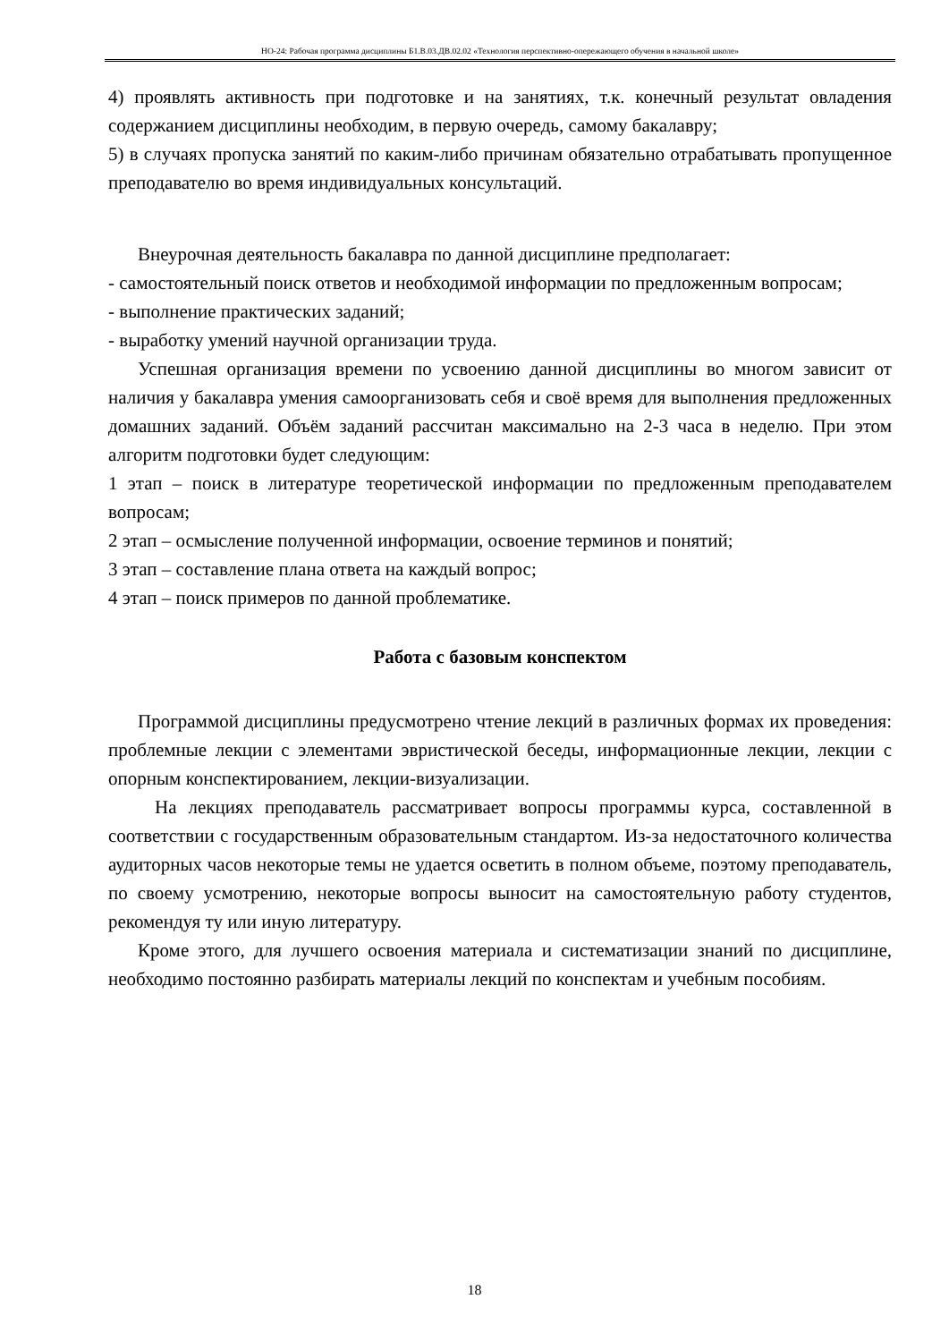НО-24: Рабочая программа дисциплины Б1.В.03.ДВ.02.02 «Технология перспективно-опережающего обучения в начальной школе»
4) проявлять активность при подготовке и на занятиях, т.к. конечный результат овладения содержанием дисциплины необходим, в первую очередь, самому бакалавру;
5) в случаях пропуска занятий по каким-либо причинам обязательно отрабатывать пропущенное преподавателю во время индивидуальных консультаций.
Внеурочная деятельность бакалавра по данной дисциплине предполагает:
- самостоятельный поиск ответов и необходимой информации по предложенным вопросам;
- выполнение практических заданий;
- выработку умений научной организации труда.
Успешная организация времени по усвоению данной дисциплины во многом зависит от наличия у бакалавра умения самоорганизовать себя и своё время для выполнения предложенных домашних заданий. Объём заданий рассчитан максимально на 2-3 часа в неделю. При этом алгоритм подготовки будет следующим:
1 этап – поиск в литературе теоретической информации по предложенным преподавателем вопросам;
2 этап – осмысление полученной информации, освоение терминов и понятий;
3 этап – составление плана ответа на каждый вопрос;
4 этап – поиск примеров по данной проблематике.
Работа с базовым конспектом
Программой дисциплины предусмотрено чтение лекций в различных формах их проведения: проблемные лекции с элементами эвристической беседы, информационные лекции, лекции с опорным конспектированием, лекции-визуализации.
На лекциях преподаватель рассматривает вопросы программы курса, составленной в соответствии с государственным образовательным стандартом. Из-за недостаточного количества аудиторных часов некоторые темы не удается осветить в полном объеме, поэтому преподаватель, по своему усмотрению, некоторые вопросы выносит на самостоятельную работу студентов, рекомендуя ту или иную литературу.
Кроме этого, для лучшего освоения материала и систематизации знаний по дисциплине, необходимо постоянно разбирать материалы лекций по конспектам и учебным пособиям.
18